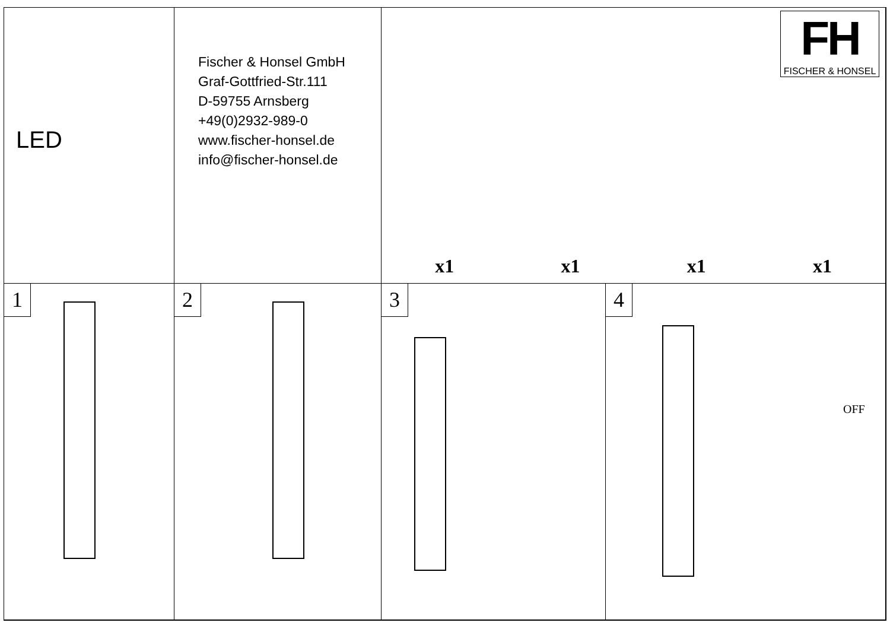LED
Fischer & Honsel GmbH
Graf-Gottfried-Str.111
D-59755 Arnsberg
+49(0)2932-989-0
www.fischer-honsel.de
info@fischer-honsel.de
FH
FISCHER & HONSEL
x1 x1 x1 x1
1
2
3
4
OFF